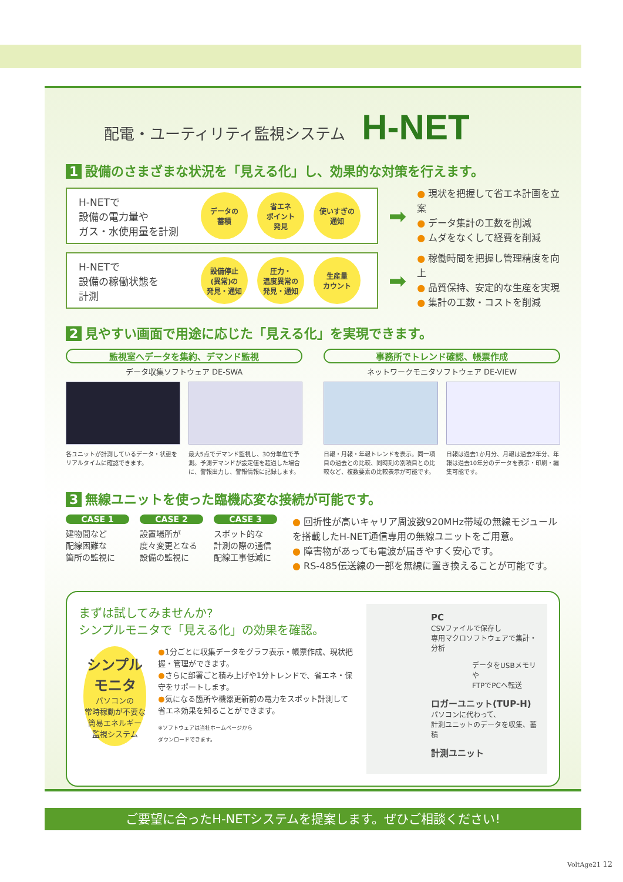配電・ユーティリティ監視システム H-NET
1 設備のさまざまな状況を「見える化」し、効果的な対策を行えます。
H-NETで
設備の電力量や
ガス・水使用量を計測
データの
蓄積
省エネ
ポイント
発見
使いすぎの
通知
➡
● 現状を把握して省エネ計画を立案
● データ集計の工数を削減
● ムダをなくして経費を削減
H-NETで
設備の稼働状態を
計測
設備停止
(異常)の
発見・通知
圧力・
温度異常の
発見・通知
生産量
カウント
➡
● 稼働時間を把握し管理精度を向上
● 品質保持、安定的な生産を実現
● 集計の工数・コストを削減
2 見やすい画面で用途に応じた「見える化」を実現できます。
監視室へデータを集約、デマンド監視
データ収集ソフトウェア DE-SWA
各ユニットが計測しているデータ・状態をリアルタイムに確認できます。
最大5点でデマンド監視し、30分単位で予測。予測デマンドが設定値を超過した場合に、警報出力し、警報情報に記録します。
事務所でトレンド確認、帳票作成
ネットワークモニタソフトウェア DE-VIEW
日報・月報・年報トレンドを表示。同一項目の過去との比較、同時刻の別項目との比較など、複数要素の比較表示が可能です。
日報は過去1か月分、月報は過去2年分、年報は過去10年分のデータを表示・印刷・編集可能です。
3 無線ユニットを使った臨機応変な接続が可能です。
CASE 1
建物間など
配線困難な
箇所の監視に
CASE 2
設置場所が
度々変更となる
設備の監視に
CASE 3
スポット的な
計測の際の通信
配線工事低減に
● 回折性が高いキャリア周波数920MHz帯域の無線モジュールを搭載したH-NET通信専用の無線ユニットをご用意。
● 障害物があっても電波が届きやすく安心です。
● RS-485伝送線の一部を無線に置き換えることが可能です。
まずは試してみませんか?
シンプルモニタで「見える化」の効果を確認。
シンプル
モニタ
パソコンの
常時稼動が不要な
簡易エネルギー
監視システム
●1分ごとに収集データをグラフ表示・帳票作成、現状把握・管理ができます。
●さらに部署ごと積み上げや1分トレンドで、省エネ・保守をサポートします。
●気になる箇所や機器更新前の電力をスポット計測して省エネ効果を知ることができます。
※ソフトウェアは当社ホームページから
ダウンロードできます。
PC
CSVファイルで保存し
専用マクロソフトウェアで集計・分析
データをUSBメモリや
FTPでPCへ転送
ロガーユニット(TUP-H)
パソコンに代わって、
計測ユニットのデータを収集、蓄積
計測ユニット
ご要望に合ったH-NETシステムを提案します。ぜひご相談ください!
VoltAge21 12